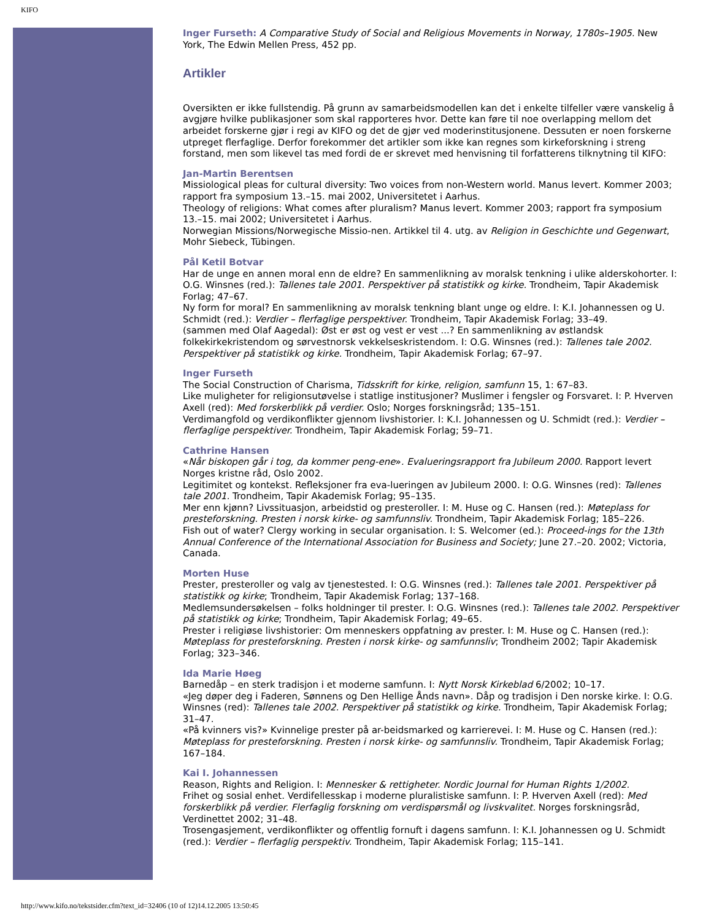KIFO
Inger Furseth: A Comparative Study of Social and Religious Movements in Norway, 1780s–1905. New York, The Edwin Mellen Press, 452 pp.
Artikler
Oversikten er ikke fullstendig. På grunn av samarbeidsmodellen kan det i enkelte tilfeller være vanskelig å avgjøre hvilke publikasjoner som skal rapporteres hvor. Dette kan føre til noe overlapping mellom det arbeidet forskerne gjør i regi av KIFO og det de gjør ved moderinstitusjonene. Dessuten er noen forskerne utpreget flerfaglige. Derfor forekommer det artikler som ikke kan regnes som kirkeforskning i streng forstand, men som likevel tas med fordi de er skrevet med henvisning til forfatterens tilknytning til KIFO:
Jan-Martin Berentsen
Missiological pleas for cultural diversity: Two voices from non-Western world. Manus levert. Kommer 2003; rapport fra symposium 13.–15. mai 2002, Universitetet i Aarhus.
Theology of religions: What comes after pluralism? Manus levert. Kommer 2003; rapport fra symposium 13.–15. mai 2002; Universitetet i Aarhus.
Norwegian Missions/Norwegische Missio-nen. Artikkel til 4. utg. av Religion in Geschichte und Gegenwart, Mohr Siebeck, Tübingen.
Pål Ketil Botvar
Har de unge en annen moral enn de eldre? En sammenlikning av moralsk tenkning i ulike alderskohorter. I: O.G. Winsnes (red.): Tallenes tale 2001. Perspektiver på statistikk og kirke. Trondheim, Tapir Akademisk Forlag; 47–67.
Ny form for moral? En sammenlikning av moralsk tenkning blant unge og eldre. I: K.I. Johannessen og U. Schmidt (red.): Verdier – flerfaglige perspektiver. Trondheim, Tapir Akademisk Forlag; 33–49.
(sammen med Olaf Aagedal): Øst er øst og vest er vest ...? En sammenlikning av østlandsk folkekirkekristendom og sørvestnorsk vekkelseskristendom. I: O.G. Winsnes (red.): Tallenes tale 2002. Perspektiver på statistikk og kirke. Trondheim, Tapir Akademisk Forlag; 67–97.
Inger Furseth
The Social Construction of Charisma, Tidsskrift for kirke, religion, samfunn 15, 1: 67–83.
Like muligheter for religionsutøvelse i statlige institusjoner? Muslimer i fengsler og Forsvaret. I: P. Hverven Axell (red): Med forskerblikk på verdier. Oslo; Norges forskningsråd; 135–151.
Verdimangfold og verdikonflikter gjennom livshistorier. I: K.I. Johannessen og U. Schmidt (red.): Verdier – flerfaglige perspektiver. Trondheim, Tapir Akademisk Forlag; 59–71.
Cathrine Hansen
«Når biskopen går i tog, da kommer peng-ene». Evalueringsrapport fra Jubileum 2000. Rapport levert Norges kristne råd, Oslo 2002.
Legitimitet og kontekst. Refleksjoner fra eva-lueringen av Jubileum 2000. I: O.G. Winsnes (red): Tallenes tale 2001. Trondheim, Tapir Akademisk Forlag; 95–135.
Mer enn kjønn? Livssituasjon, arbeidstid og presteroller. I: M. Huse og C. Hansen (red.): Møteplass for presteforskning. Presten i norsk kirke- og samfunnsliv. Trondheim, Tapir Akademisk Forlag; 185–226.
Fish out of water? Clergy working in secular organisation. I: S. Welcomer (ed.): Proceed-ings for the 13th Annual Conference of the International Association for Business and Society; June 27.–20. 2002; Victoria, Canada.
Morten Huse
Prester, presteroller og valg av tjenestested. I: O.G. Winsnes (red.): Tallenes tale 2001. Perspektiver på statistikk og kirke; Trondheim, Tapir Akademisk Forlag; 137–168.
Medlemsundersøkelsen – folks holdninger til prester. I: O.G. Winsnes (red.): Tallenes tale 2002. Perspektiver på statistikk og kirke; Trondheim, Tapir Akademisk Forlag; 49–65.
Prester i religiøse livshistorier: Om menneskers oppfatning av prester. I: M. Huse og C. Hansen (red.): Møteplass for presteforskning. Presten i norsk kirke- og samfunnsliv; Trondheim 2002; Tapir Akademisk Forlag; 323–346.
Ida Marie Høeg
Barnedåp – en sterk tradisjon i et moderne samfunn. I: Nytt Norsk Kirkeblad 6/2002; 10–17.
«Jeg døper deg i Faderen, Sønnens og Den Hellige Ånds navn». Dåp og tradisjon i Den norske kirke. I: O.G. Winsnes (red): Tallenes tale 2002. Perspektiver på statistikk og kirke. Trondheim, Tapir Akademisk Forlag; 31–47.
«På kvinners vis?» Kvinnelige prester på ar-beidsmarked og karrierevei. I: M. Huse og C. Hansen (red.): Møteplass for presteforskning. Presten i norsk kirke- og samfunnsliv. Trondheim, Tapir Akademisk Forlag; 167–184.
Kai I. Johannessen
Reason, Rights and Religion. I: Mennesker & rettigheter. Nordic Journal for Human Rights 1/2002.
Frihet og sosial enhet. Verdifellesskap i moderne pluralistiske samfunn. I: P. Hverven Axell (red): Med forskerblikk på verdier. Flerfaglig forskning om verdispørsmål og livskvalitet. Norges forskningsråd, Verdinettet 2002; 31–48.
Trosengasjement, verdikonflikter og offentlig fornuft i dagens samfunn. I: K.I. Johannessen og U. Schmidt (red.): Verdier – flerfaglig perspektiv. Trondheim, Tapir Akademisk Forlag; 115–141.
http://www.kifo.no/tekstsider.cfm?text_id=32406 (10 of 12)14.12.2005 13:50:45